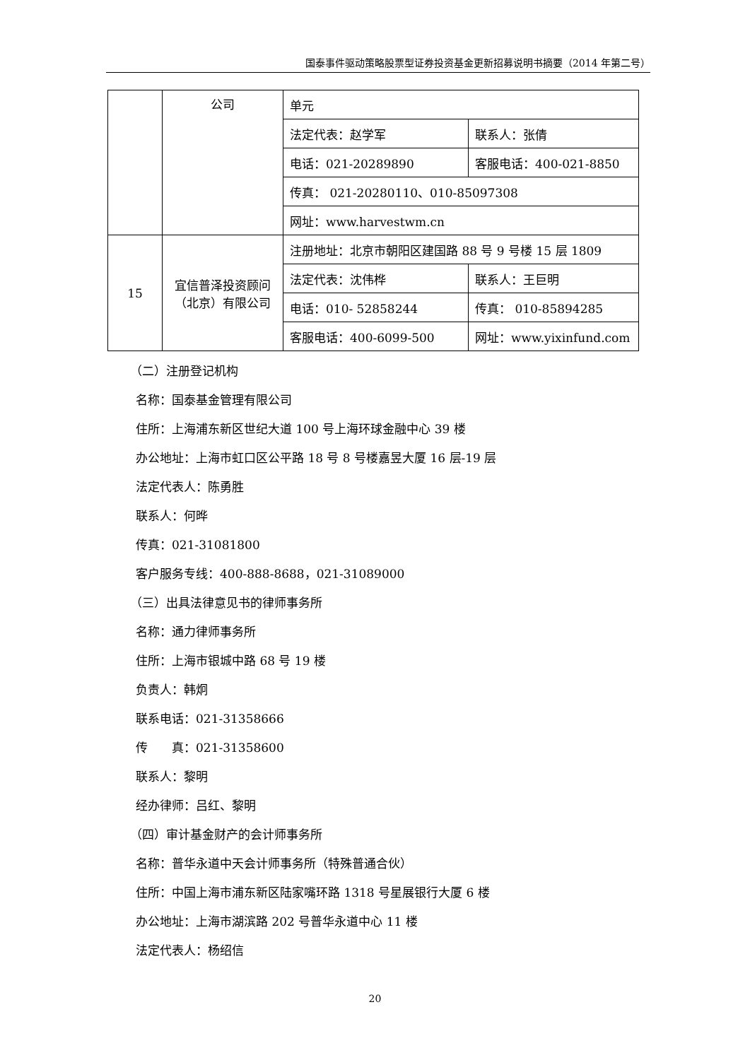国泰事件驱动策略股票型证券投资基金更新招募说明书摘要（2014 年第二号）
| | 公司 | 单元 | |
| | | 法定代表：赵学军 | 联系人：张倩 |
| | | 电话：021-20289890 | 客服电话：400-021-8850 |
| | | 传真： 021-20280110、010-85097308 | |
| | | 网址：www.harvestwm.cn | |
| 15 | 宜信普泽投资顾问（北京）有限公司 | 注册地址：北京市朝阳区建国路 88 号 9 号楼 15 层 1809 | |
| | | 法定代表：沈伟桦 | 联系人：王巨明 |
| | | 电话：010- 52858244 | 传真： 010-85894285 |
| | | 客服电话：400-6099-500 | 网址：www.yixinfund.com |
（二）注册登记机构
名称：国泰基金管理有限公司
住所：上海浦东新区世纪大道 100 号上海环球金融中心 39 楼
办公地址：上海市虹口区公平路 18 号 8 号楼嘉昱大厦 16 层-19 层
法定代表人：陈勇胜
联系人：何晔
传真：021-31081800
客户服务专线：400-888-8688，021-31089000
（三）出具法律意见书的律师事务所
名称：通力律师事务所
住所：上海市银城中路 68 号 19 楼
负责人：韩炯
联系电话：021-31358666
传　　真：021-31358600
联系人：黎明
经办律师：吕红、黎明
（四）审计基金财产的会计师事务所
名称：普华永道中天会计师事务所（特殊普通合伙）
住所：中国上海市浦东新区陆家嘴环路 1318 号星展银行大厦 6 楼
办公地址：上海市湖滨路 202 号普华永道中心 11 楼
法定代表人：杨绍信
20